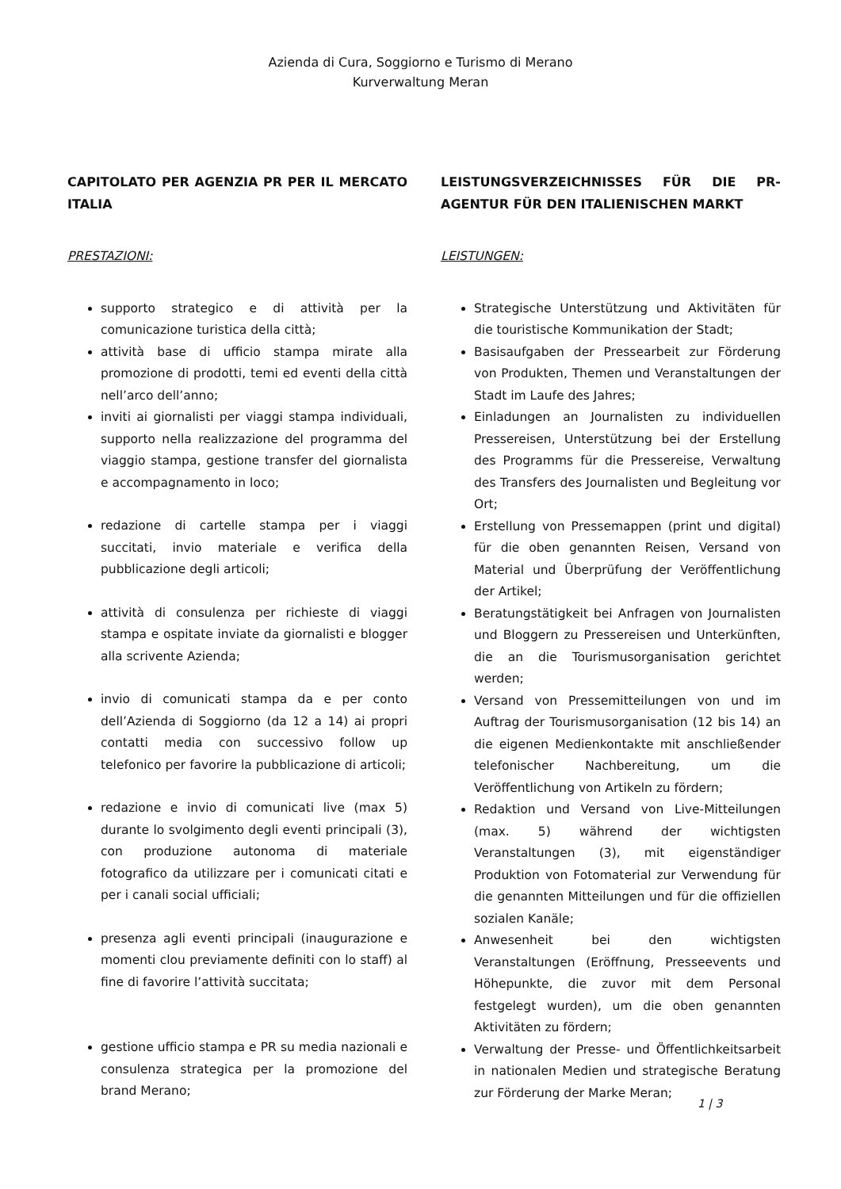Azienda di Cura, Soggiorno e Turismo di Merano
Kurverwaltung Meran
CAPITOLATO PER AGENZIA PR PER IL MERCATO ITALIA
PRESTAZIONI:
supporto strategico e di attività per la comunicazione turistica della città;
attività base di ufficio stampa mirate alla promozione di prodotti, temi ed eventi della città nell’arco dell’anno;
inviti ai giornalisti per viaggi stampa individuali, supporto nella realizzazione del programma del viaggio stampa, gestione transfer del giornalista e accompagnamento in loco;
redazione di cartelle stampa per i viaggi succitati, invio materiale e verifica della pubblicazione degli articoli;
attività di consulenza per richieste di viaggi stampa e ospitate inviate da giornalisti e blogger alla scrivente Azienda;
invio di comunicati stampa da e per conto dell’Azienda di Soggiorno (da 12 a 14) ai propri contatti media con successivo follow up telefonico per favorire la pubblicazione di articoli;
redazione e invio di comunicati live (max 5) durante lo svolgimento degli eventi principali (3), con produzione autonoma di materiale fotografico da utilizzare per i comunicati citati e per i canali social ufficiali;
presenza agli eventi principali (inaugurazione e momenti clou previamente definiti con lo staff) al fine di favorire l’attività succitata;
gestione ufficio stampa e PR su media nazionali e consulenza strategica per la promozione del brand Merano;
LEISTUNGSVERZEICHNISSES FÜR DIE PR-AGENTUR FÜR DEN ITALIENISCHEN MARKT
LEISTUNGEN:
Strategische Unterstützung und Aktivitäten für die touristische Kommunikation der Stadt;
Basisaufgaben der Pressearbeit zur Förderung von Produkten, Themen und Veranstaltungen der Stadt im Laufe des Jahres;
Einladungen an Journalisten zu individuellen Pressereisen, Unterstützung bei der Erstellung des Programms für die Pressereise, Verwaltung des Transfers des Journalisten und Begleitung vor Ort;
Erstellung von Pressemappen (print und digital) für die oben genannten Reisen, Versand von Material und Überprüfung der Veröffentlichung der Artikel;
Beratungstätigkeit bei Anfragen von Journalisten und Bloggern zu Pressereisen und Unterkünften, die an die Tourismusorganisation gerichtet werden;
Versand von Pressemitteilungen von und im Auftrag der Tourismusorganisation (12 bis 14) an die eigenen Medienkontakte mit anschließender telefonischer Nachbereitung, um die Veröffentlichung von Artikeln zu fördern;
Redaktion und Versand von Live-Mitteilungen (max. 5) während der wichtigsten Veranstaltungen (3), mit eigenständiger Produktion von Fotomaterial zur Verwendung für die genannten Mitteilungen und für die offiziellen sozialen Kanäle;
Anwesenheit bei den wichtigsten Veranstaltungen (Eröffnung, Presseevents und Höhepunkte, die zuvor mit dem Personal festgelegt wurden), um die oben genannten Aktivitäten zu fördern;
Verwaltung der Presse- und Öffentlichkeitsarbeit in nationalen Medien und strategische Beratung zur Förderung der Marke Meran;
1 | 3